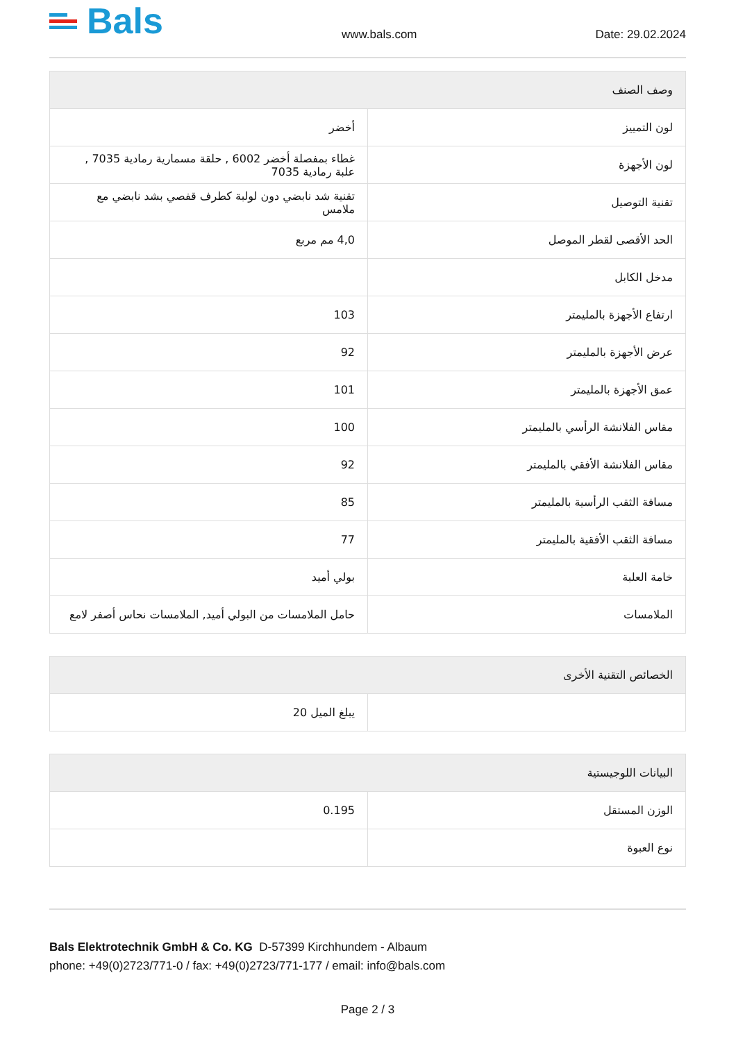Bals
www.bals.com
Date: 29.02.2024
| وصف الصنف | |
| --- | --- |
| لون التمييز | أخضر |
| لون الأجهزة | غطاء بمفصلة أخضر 6002 , حلقة مسمارية رمادية 7035 , علبة رمادية 7035 |
| تقنية التوصيل | تقنية شد نابضي دون لولبة كطرف قفصي بشد نابضي مع ملامس |
| الحد الأقصى لقطر الموصل | 4,0 مم مربع |
| مدخل الكابل | |
| ارتفاع الأجهزة بالمليمتر | 103 |
| عرض الأجهزة بالمليمتر | 92 |
| عمق الأجهزة بالمليمتر | 101 |
| مقاس الفلانشة الرأسي بالمليمتر | 100 |
| مقاس الفلانشة الأفقي بالمليمتر | 92 |
| مسافة الثقب الرأسية بالمليمتر | 85 |
| مسافة الثقب الأفقية بالمليمتر | 77 |
| خامة العلبة | بولي أميد |
| الملامسات | حامل الملامسات من البولي أميد, الملامسات نحاس أصفر لامع |
| الخصائص التقنية الأخرى | |
| --- | --- |
| | يبلغ الميل 20 |
| البيانات اللوجيستية | |
| --- | --- |
| الوزن المستقل | 0.195 |
| نوع العبوة | |
Bals Elektrotechnik GmbH & Co. KG D-57399 Kirchhundem - Albaum
phone: +49(0)2723/771-0 / fax: +49(0)2723/771-177 / email: info@bals.com
Page 2 / 3